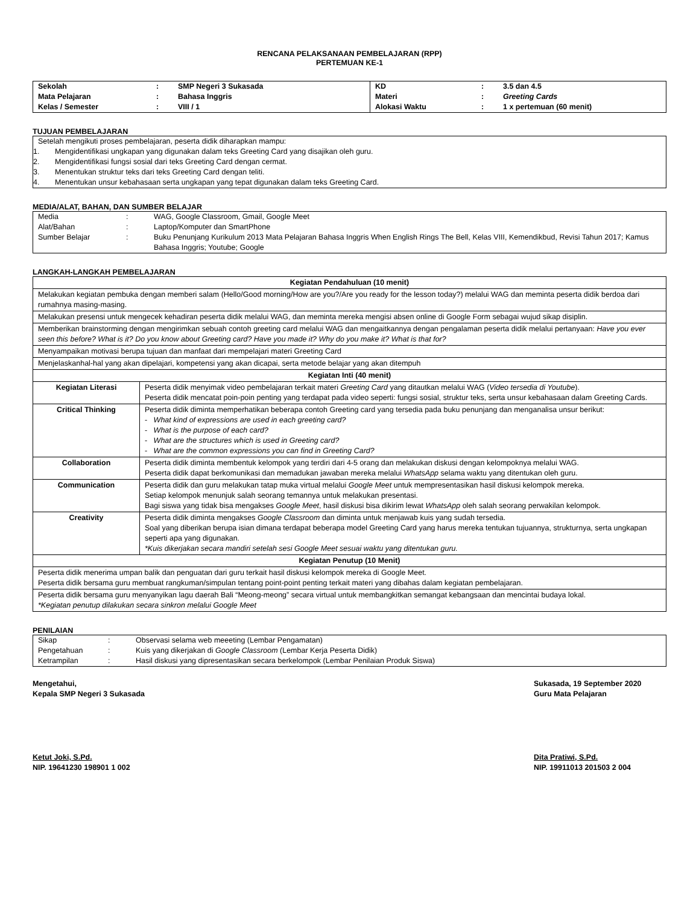RENCANA PELAKSANAAN PEMBELAJARAN (RPP)
PERTEMUAN KE-1
| Sekolah | : | SMP Negeri 3 Sukasada | KD | : | 3.5 dan 4.5 |
| Mata Pelajaran | : | Bahasa Inggris | Materi | : | Greeting Cards |
| Kelas / Semester | : | VIII / 1 | Alokasi Waktu | : | 1 x pertemuan (60 menit) |
TUJUAN PEMBELAJARAN
| Setelah mengikuti proses pembelajaran, peserta didik diharapkan mampu: | |
| 1. | Mengidentifikasi ungkapan yang digunakan dalam teks Greeting Card yang disajikan oleh guru. |
| 2. | Mengidentifikasi fungsi sosial dari teks Greeting Card dengan cermat. |
| 3. | Menentukan struktur teks dari teks Greeting Card dengan teliti. |
| 4. | Menentukan unsur kebahasaan serta ungkapan yang tepat digunakan dalam teks Greeting Card. |
MEDIA/ALAT, BAHAN, DAN SUMBER BELAJAR
| Media | : | WAG, Google Classroom, Gmail, Google Meet |
| Alat/Bahan | : | Laptop/Komputer dan SmartPhone |
| Sumber Belajar | : | Buku Penunjang Kurikulum 2013 Mata Pelajaran Bahasa Inggris When English Rings The Bell, Kelas VIII, Kemendikbud, Revisi Tahun 2017; Kamus Bahasa Inggris; Youtube; Google |
LANGKAH-LANGKAH PEMBELAJARAN
| Kegiatan Pendahuluan (10 menit) | |
| Melakukan kegiatan pembuka dengan memberi salam (Hello/Good morning/How are you?/Are you ready for the lesson today?) melalui WAG dan meminta peserta didik berdoa dari rumahnya masing-masing. | |
| Melakukan presensi untuk mengecek kehadiran peserta didik melalui WAG, dan meminta mereka mengisi absen online di Google Form sebagai wujud sikap disiplin. | |
| Memberikan brainstorming dengan mengirimkan sebuah contoh greeting card melalui WAG dan mengaitkannya dengan pengalaman peserta didik melalui pertanyaan: Have you ever seen this before? What is it? Do you know about Greeting card? Have you made it? Why do you make it? What is that for? | |
| Menyampaikan motivasi berupa tujuan dan manfaat dari mempelajari materi Greeting Card | |
| Menjelaskanhal-hal yang akan dipelajari, kompetensi yang akan dicapai, serta metode belajar yang akan ditempuh | |
| Kegiatan Inti (40 menit) | |
| Kegiatan Literasi | Peserta didik menyimak video pembelajaran terkait materi Greeting Card yang ditautkan melalui WAG ( Video tersedia di Youtube ). Peserta didik mencatat poin-poin penting yang terdapat pada video seperti: fungsi sosial, struktur teks, serta unsur kebahasaan dalam Greeting Cards. |
| Critical Thinking | Peserta didik diminta memperhatikan beberapa contoh Greeting card yang tersedia pada buku penunjang dan menganalisa unsur berikut: - What kind of expressions are used in each greeting card? - What is the purpose of each card? - What are the structures which is used in Greeting card? - What are the common expressions you can find in Greeting Card? |
| Collaboration | Peserta didik diminta membentuk kelompok yang terdiri dari 4-5 orang dan melakukan diskusi dengan kelompoknya melalui WAG. Peserta didik dapat berkomunikasi dan memadukan jawaban mereka melalui WhatsApp selama waktu yang ditentukan oleh guru. |
| Communication | Peserta didik dan guru melakukan tatap muka virtual melalui Google Meet untuk mempresentasikan hasil diskusi kelompok mereka. Setiap kelompok menunjuk salah seorang temannya untuk melakukan presentasi. Bagi siswa yang tidak bisa mengakses Google Meet , hasil diskusi bisa dikirim lewat WhatsApp oleh salah seorang perwakilan kelompok. |
| Creativity | Peserta didik diminta mengakses Google Classroom dan diminta untuk menjawab kuis yang sudah tersedia. Soal yang diberikan berupa isian dimana terdapat beberapa model Greeting Card yang harus mereka tentukan tujuannya, strukturnya, serta ungkapan seperti apa yang digunakan. *Kuis dikerjakan secara mandiri setelah sesi Google Meet sesuai waktu yang ditentukan guru. |
| Kegiatan Penutup (10 Menit) | |
| Peserta didik menerima umpan balik dan penguatan dari guru terkait hasil diskusi kelompok mereka di Google Meet. Peserta didik bersama guru membuat rangkuman/simpulan tentang point-point penting terkait materi yang dibahas dalam kegiatan pembelajaran. | |
| Peserta didik bersama guru menyanyikan lagu daerah Bali “Meong-meong” secara virtual untuk membangkitkan semangat kebangsaan dan mencintai budaya lokal. *Kegiatan penutup dilakukan secara sinkron melalui Google Meet | |
PENILAIAN
| Sikap | : | Observasi selama web meeeting (Lembar Pengamatan) |
| Pengetahuan | : | Kuis yang dikerjakan di Google Classroom (Lembar Kerja Peserta Didik) |
| Ketrampilan | : | Hasil diskusi yang dipresentasikan secara berkelompok (Lembar Penilaian Produk Siswa) |
Mengetahui,
Kepala SMP Negeri 3 Sukasada
Sukasada, 19 September 2020
Guru Mata Pelajaran
Ketut Joki, S.Pd.
NIP. 19641230 198901 1 002
Dita Pratiwi, S.Pd.
NIP. 19911013 201503 2 004